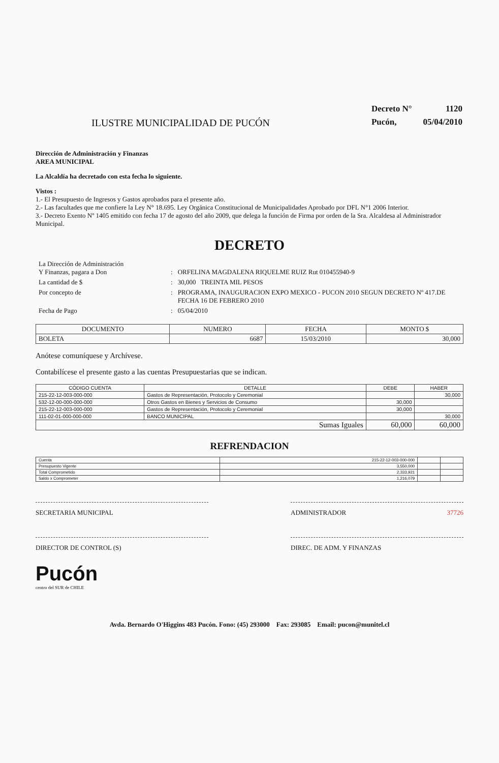ILUSTRE MUNICIPALIDAD DE PUCÓN
| Decreto N° | 1120 |
| Pucón, | 05/04/2010 |
Dirección de Administración y Finanzas
AREA MUNICIPAL
La Alcaldía ha decretado con esta fecha lo siguiente.
Vistos :
1.- El Presupuesto de Ingresos y Gastos aprobados para el presente año.
2.- Las facultades que me confiere la Ley N° 18.695. Ley Orgánica Constitucional de Municipalidades Aprobado por DFL N°1 2006 Interior.
3.- Decreto Exento Nº 1405 emitido con fecha 17 de agosto del año 2009, que delega la función de Firma por orden de la Sra. Alcaldesa al Administrador Municipal.
DECRETO
| La Dirección de Administración Y Finanzas, pagara a Don | : | ORFELINA MAGDALENA RIQUELME RUIZ Rut 010455940-9 |
| La cantidad de $ | : | 30,000 TREINTA MIL PESOS |
| Por concepto de | : | PROGRAMA, INAUGURACION EXPO MEXICO - PUCON 2010 SEGUN DECRETO Nº 417.DE FECHA 16 DE FEBRERO 2010 |
| Fecha de Pago | : | 05/04/2010 |
| DOCUMENTO | NUMERO | FECHA | MONTO $ |
| --- | --- | --- | --- |
| BOLETA | 6687 | 15/03/2010 | 30,000 |
Anótese comuníquese y Archívese.
Contabilícese el presente gasto a las cuentas Presupuestarias que se indican.
| CÓDIGO CUENTA | DETALLE | DEBE | HABER |
| --- | --- | --- | --- |
| 215-22-12-003-000-000 | Gastos de Representación, Protocolo y Ceremonial | | 30,000 |
| 532-12-00-000-000-000 | Otros Gastos en Bienes y Servicios de Consumo | 30,000 | |
| 215-22-12-003-000-000 | Gastos de Representación, Protocolo y Ceremonial | 30,000 | |
| 111-02-01-000-000-000 | BANCO MUNICIPAL | | 30,000 |
| Sumas Iguales | | 60,000 | 60,000 |
REFRENDACION
| Cuenta | 215-22-12-003-000-000 | | |
| Presupuesto Vigente | 3,550,000 | | |
| Total Comprometido | 2,333,921 | | |
| Saldo x Comprometer | 1,216,079 | | |
SECRETARIA MUNICIPAL ADMINISTRADOR 37726
DIRECTOR DE CONTROL (S) DIREC. DE ADM. Y FINANZAS
Pucón
centro del SUR de CHILE
Avda. Bernardo O'Higgins 483 Pucón. Fono: (45) 293000 Fax: 293085 Email: pucon@munitel.cl